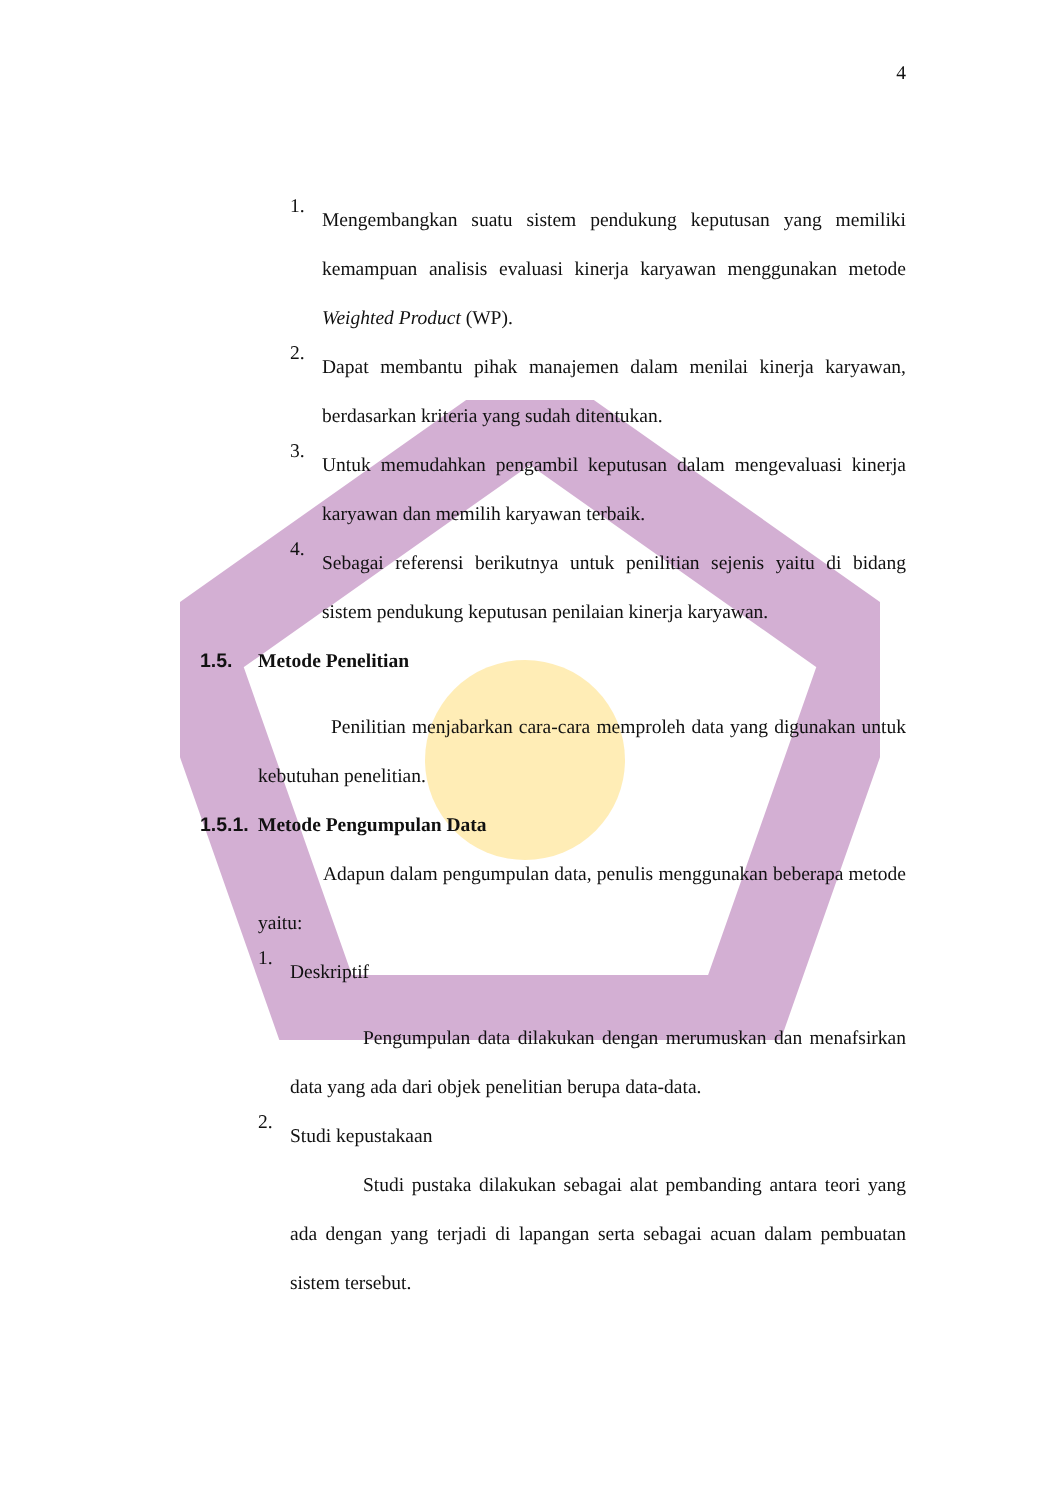4
1.
Mengembangkan suatu sistem pendukung keputusan yang memiliki kemampuan analisis evaluasi kinerja karyawan menggunakan metode Weighted Product (WP).
2.
Dapat membantu pihak manajemen dalam menilai kinerja karyawan, berdasarkan kriteria yang sudah ditentukan.
3.
Untuk memudahkan pengambil keputusan dalam mengevaluasi kinerja karyawan dan memilih karyawan terbaik.
4.
Sebagai referensi berikutnya untuk penilitian sejenis yaitu di bidang sistem pendukung keputusan penilaian kinerja karyawan.
1.5. Metode Penelitian
Penilitian menjabarkan cara-cara memproleh data yang digunakan untuk kebutuhan penelitian.
1.5.1. Metode Pengumpulan Data
Adapun dalam pengumpulan data, penulis menggunakan beberapa metode yaitu:
1. Deskriptif
Pengumpulan data dilakukan dengan merumuskan dan menafsirkan data yang ada dari objek penelitian berupa data-data.
2. Studi kepustakaan
Studi pustaka dilakukan sebagai alat pembanding antara teori yang ada dengan yang terjadi di lapangan serta sebagai acuan dalam pembuatan sistem tersebut.